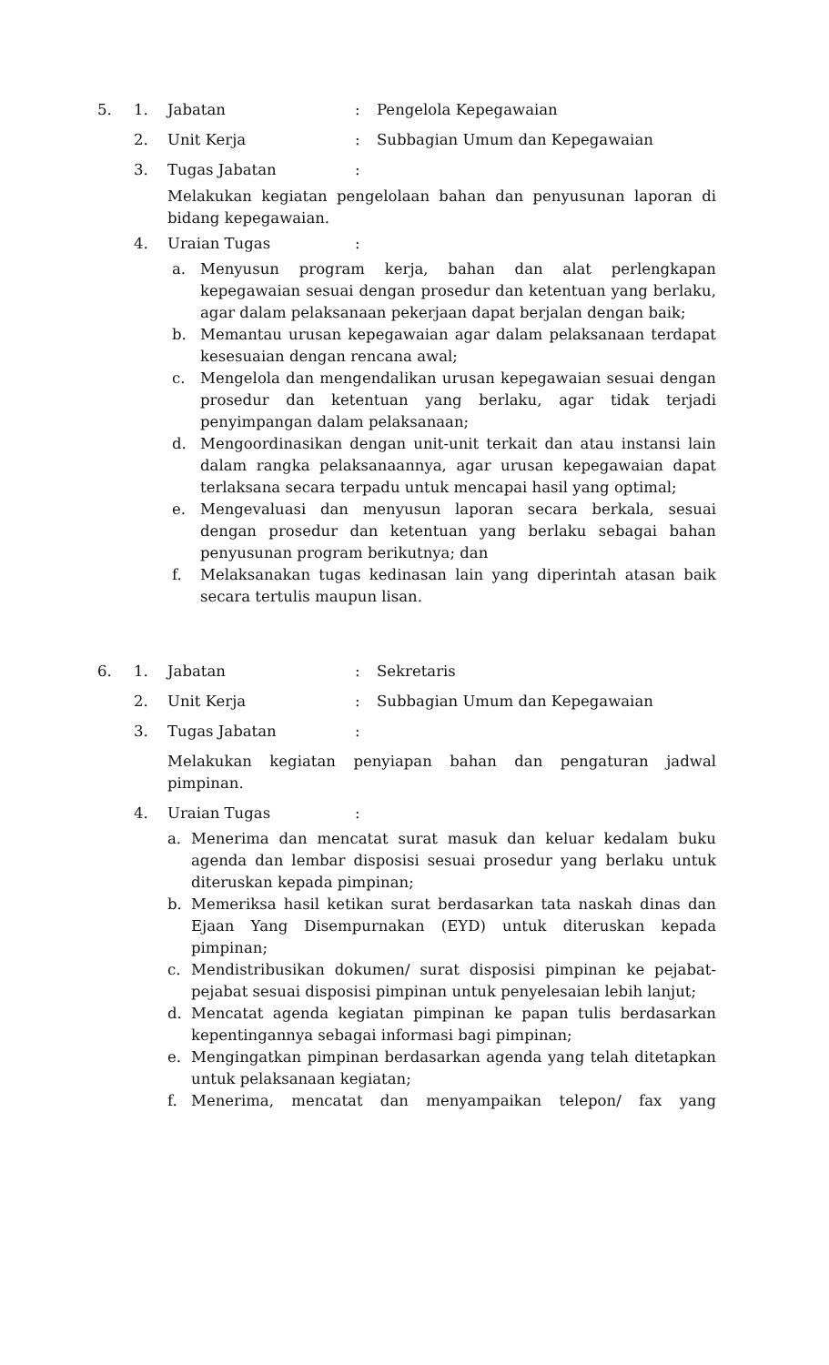5. 1. Jabatan : Pengelola Kepegawaian
2. Unit Kerja : Subbagian Umum dan Kepegawaian
3. Tugas Jabatan :
Melakukan kegiatan pengelolaan bahan dan penyusunan laporan di bidang kepegawaian.
4. Uraian Tugas :
a. Menyusun program kerja, bahan dan alat perlengkapan kepegawaian sesuai dengan prosedur dan ketentuan yang berlaku, agar dalam pelaksanaan pekerjaan dapat berjalan dengan baik;
b. Memantau urusan kepegawaian agar dalam pelaksanaan terdapat kesesuaian dengan rencana awal;
c. Mengelola dan mengendalikan urusan kepegawaian sesuai dengan prosedur dan ketentuan yang berlaku, agar tidak terjadi penyimpangan dalam pelaksanaan;
d. Mengoordinasikan dengan unit-unit terkait dan atau instansi lain dalam rangka pelaksanaannya, agar urusan kepegawaian dapat terlaksana secara terpadu untuk mencapai hasil yang optimal;
e. Mengevaluasi dan menyusun laporan secara berkala, sesuai dengan prosedur dan ketentuan yang berlaku sebagai bahan penyusunan program berikutnya; dan
f. Melaksanakan tugas kedinasan lain yang diperintah atasan baik secara tertulis maupun lisan.
6. 1. Jabatan : Sekretaris
2. Unit Kerja : Subbagian Umum dan Kepegawaian
3. Tugas Jabatan :
Melakukan kegiatan penyiapan bahan dan pengaturan jadwal pimpinan.
4. Uraian Tugas :
a. Menerima dan mencatat surat masuk dan keluar kedalam buku agenda dan lembar disposisi sesuai prosedur yang berlaku untuk diteruskan kepada pimpinan;
b. Memeriksa hasil ketikan surat berdasarkan tata naskah dinas dan Ejaan Yang Disempurnakan (EYD) untuk diteruskan kepada pimpinan;
c. Mendistribusikan dokumen/ surat disposisi pimpinan ke pejabat-pejabat sesuai disposisi pimpinan untuk penyelesaian lebih lanjut;
d. Mencatat agenda kegiatan pimpinan ke papan tulis berdasarkan kepentingannya sebagai informasi bagi pimpinan;
e. Mengingatkan pimpinan berdasarkan agenda yang telah ditetapkan untuk pelaksanaan kegiatan;
f. Menerima, mencatat dan menyampaikan telepon/ fax yang